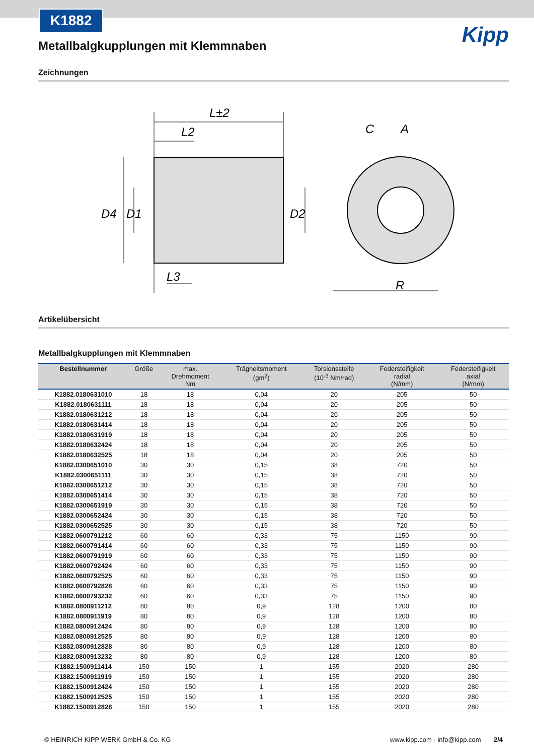K1882
Kipp
Metallbalgkupplungen mit Klemmnaben
Zeichnungen
L±2
L2
D4
D1
D2
L3
C
A
R
Artikelübersicht
Metallbalgkupplungen mit Klemmnaben
| Bestellnummer | Größe | max. Drehmoment Nm | Trägheitsmoment (gm<sup>2</sup>) | Torsionssteife (10<sup>-3</sup> Nm/rad) | Federsteifigkeit radial (N/mm) | Federsteifigkeit axial (N/mm) |
| --- | --- | --- | --- | --- | --- | --- |
| K1882.0180631010 | 18 | 18 | 0,04 | 20 | 205 | 50 |
| K1882.0180631111 | 18 | 18 | 0,04 | 20 | 205 | 50 |
| K1882.0180631212 | 18 | 18 | 0,04 | 20 | 205 | 50 |
| K1882.0180631414 | 18 | 18 | 0,04 | 20 | 205 | 50 |
| K1882.0180631919 | 18 | 18 | 0,04 | 20 | 205 | 50 |
| K1882.0180632424 | 18 | 18 | 0,04 | 20 | 205 | 50 |
| K1882.0180632525 | 18 | 18 | 0,04 | 20 | 205 | 50 |
| K1882.0300651010 | 30 | 30 | 0,15 | 38 | 720 | 50 |
| K1882.0300651111 | 30 | 30 | 0,15 | 38 | 720 | 50 |
| K1882.0300651212 | 30 | 30 | 0,15 | 38 | 720 | 50 |
| K1882.0300651414 | 30 | 30 | 0,15 | 38 | 720 | 50 |
| K1882.0300651919 | 30 | 30 | 0,15 | 38 | 720 | 50 |
| K1882.0300652424 | 30 | 30 | 0,15 | 38 | 720 | 50 |
| K1882.0300652525 | 30 | 30 | 0,15 | 38 | 720 | 50 |
| K1882.0600791212 | 60 | 60 | 0,33 | 75 | 1150 | 90 |
| K1882.0600791414 | 60 | 60 | 0,33 | 75 | 1150 | 90 |
| K1882.0600791919 | 60 | 60 | 0,33 | 75 | 1150 | 90 |
| K1882.0600792424 | 60 | 60 | 0,33 | 75 | 1150 | 90 |
| K1882.0600792525 | 60 | 60 | 0,33 | 75 | 1150 | 90 |
| K1882.0600792828 | 60 | 60 | 0,33 | 75 | 1150 | 90 |
| K1882.0600793232 | 60 | 60 | 0,33 | 75 | 1150 | 90 |
| K1882.0800911212 | 80 | 80 | 0,9 | 128 | 1200 | 80 |
| K1882.0800911919 | 80 | 80 | 0,9 | 128 | 1200 | 80 |
| K1882.0800912424 | 80 | 80 | 0,9 | 128 | 1200 | 80 |
| K1882.0800912525 | 80 | 80 | 0,9 | 128 | 1200 | 80 |
| K1882.0800912828 | 80 | 80 | 0,9 | 128 | 1200 | 80 |
| K1882.0800913232 | 80 | 80 | 0,9 | 128 | 1200 | 80 |
| K1882.1500911414 | 150 | 150 | 1 | 155 | 2020 | 280 |
| K1882.1500911919 | 150 | 150 | 1 | 155 | 2020 | 280 |
| K1882.1500912424 | 150 | 150 | 1 | 155 | 2020 | 280 |
| K1882.1500912525 | 150 | 150 | 1 | 155 | 2020 | 280 |
| K1882.1500912828 | 150 | 150 | 1 | 155 | 2020 | 280 |
© HEINRICH KIPP WERK GmbH & Co. KG www.kipp.com · info@kipp.com 2/4